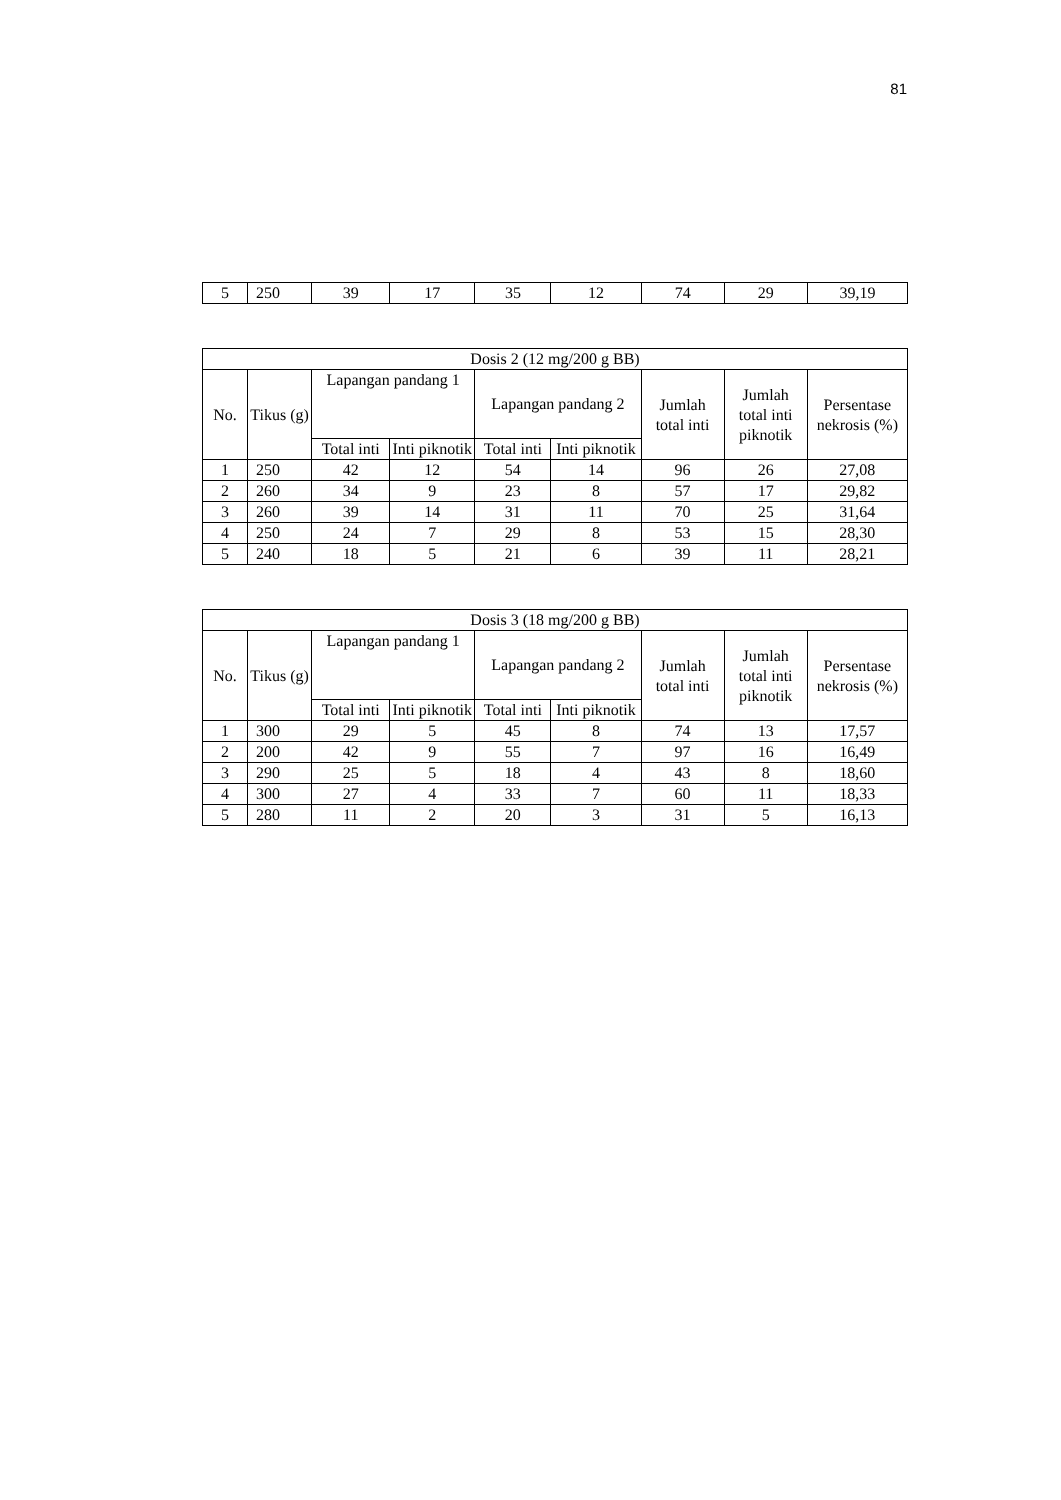81
| 5 | 250 | 39 | 17 | 35 | 12 | 74 | 29 | 39,19 |
| Dosis 2 (12 mg/200 g BB) | | | | | | | | |
| --- | --- | --- | --- | --- | --- | --- | --- | --- |
| No. | Tikus (g) | Lapangan pandang 1 | | Lapangan pandang 2 | | Jumlah total inti | Jumlah total inti piknotik | Persentase nekrosis (%) |
| | | Total inti | Inti piknotik | Total inti | Inti piknotik | | | |
| 1 | 250 | 42 | 12 | 54 | 14 | 96 | 26 | 27,08 |
| 2 | 260 | 34 | 9 | 23 | 8 | 57 | 17 | 29,82 |
| 3 | 260 | 39 | 14 | 31 | 11 | 70 | 25 | 31,64 |
| 4 | 250 | 24 | 7 | 29 | 8 | 53 | 15 | 28,30 |
| 5 | 240 | 18 | 5 | 21 | 6 | 39 | 11 | 28,21 |
| Dosis 3 (18 mg/200 g BB) | | | | | | | | |
| --- | --- | --- | --- | --- | --- | --- | --- | --- |
| No. | Tikus (g) | Lapangan pandang 1 | | Lapangan pandang 2 | | Jumlah total inti | Jumlah total inti piknotik | Persentase nekrosis (%) |
| | | Total inti | Inti piknotik | Total inti | Inti piknotik | | | |
| 1 | 300 | 29 | 5 | 45 | 8 | 74 | 13 | 17,57 |
| 2 | 200 | 42 | 9 | 55 | 7 | 97 | 16 | 16,49 |
| 3 | 290 | 25 | 5 | 18 | 4 | 43 | 8 | 18,60 |
| 4 | 300 | 27 | 4 | 33 | 7 | 60 | 11 | 18,33 |
| 5 | 280 | 11 | 2 | 20 | 3 | 31 | 5 | 16,13 |